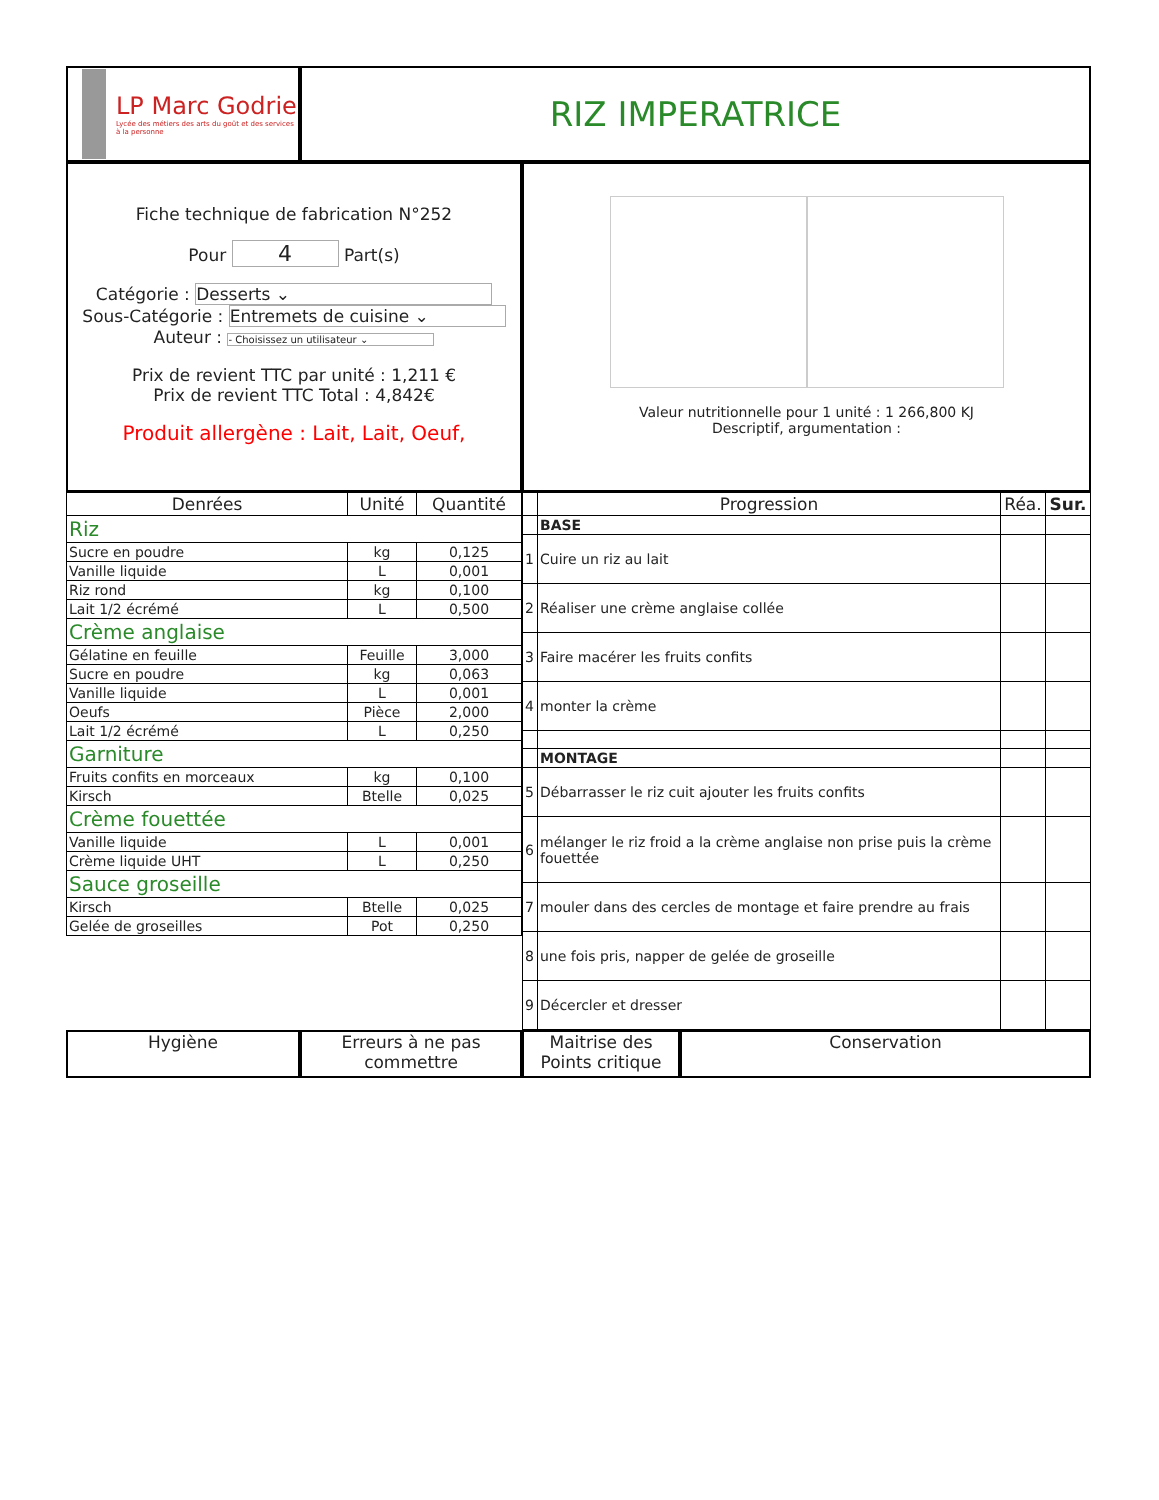LP Marc Godrie
Lycée des métiers des arts du goût et des services à la personne
RIZ IMPERATRICE
Fiche technique de fabrication N°252
Pour 4 Part(s)
Catégorie : Desserts ⌄
Sous-Catégorie : Entremets de cuisine ⌄
Auteur : - Choisissez un utilisateur ⌄
Prix de revient TTC par unité : 1,211 €
Prix de revient TTC Total : 4,842€
Produit allergène : Lait, Lait, Oeuf,
Valeur nutritionnelle pour 1 unité : 1 266,800 KJ
Descriptif, argumentation :
| Denrées | Unité | Quantité |
| --- | --- | --- |
| Riz | | |
| Sucre en poudre | kg | 0,125 |
| Vanille liquide | L | 0,001 |
| Riz rond | kg | 0,100 |
| Lait 1/2 écrémé | L | 0,500 |
| Crème anglaise | | |
| Gélatine en feuille | Feuille | 3,000 |
| Sucre en poudre | kg | 0,063 |
| Vanille liquide | L | 0,001 |
| Oeufs | Pièce | 2,000 |
| Lait 1/2 écrémé | L | 0,250 |
| Garniture | | |
| Fruits confits en morceaux | kg | 0,100 |
| Kirsch | Btelle | 0,025 |
| Crème fouettée | | |
| Vanille liquide | L | 0,001 |
| Crème liquide UHT | L | 0,250 |
| Sauce groseille | | |
| Kirsch | Btelle | 0,025 |
| Gelée de groseilles | Pot | 0,250 |
| | Progression | Réa. | Sur. |
| --- | --- | --- | --- |
| | BASE | | |
| 1 | Cuire un riz au lait | | |
| 2 | Réaliser une crème anglaise collée | | |
| 3 | Faire macérer les fruits confits | | |
| 4 | monter la crème | | |
| | MONTAGE | | |
| 5 | Débarrasser le riz cuit ajouter les fruits confits | | |
| 6 | mélanger le riz froid a la crème anglaise non prise puis la crème fouettée | | |
| 7 | mouler dans des cercles de montage et faire prendre au frais | | |
| 8 | une fois pris, napper de gelée de groseille | | |
| 9 | Décercler et dresser | | |
Hygiène Erreurs à ne pas commettre
Maitrise des Points critique
Conservation